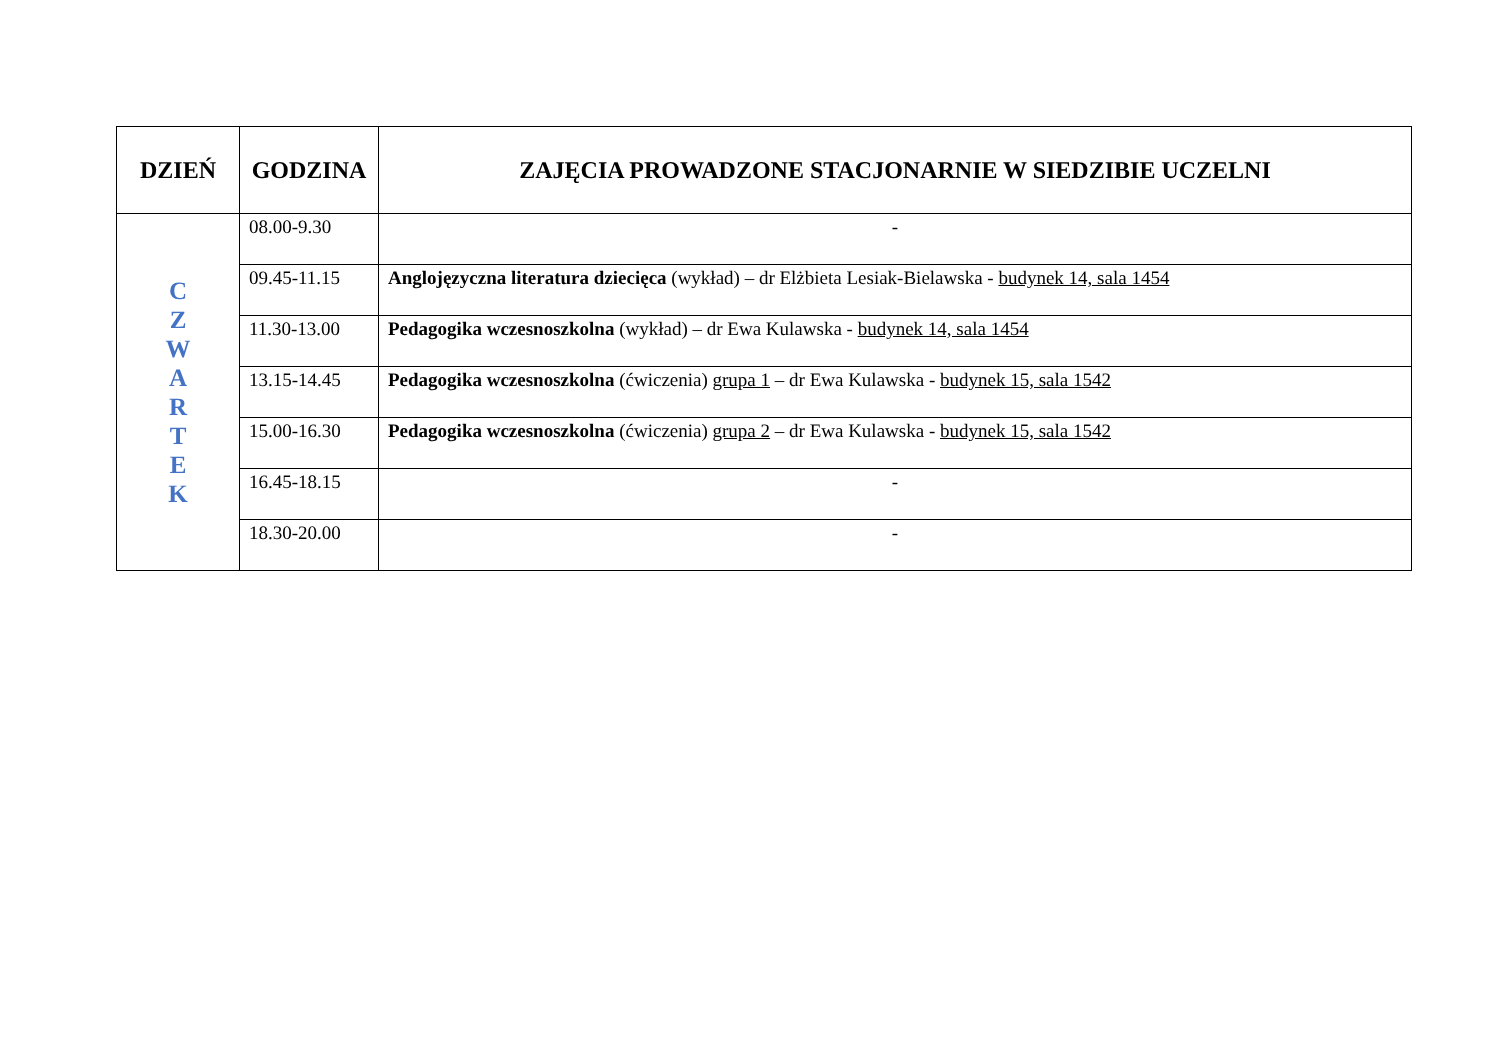| DZIEŃ | GODZINA | ZAJĘCIA PROWADZONE STACJONARNIE W SIEDZIBIE UCZELNI |
| --- | --- | --- |
| C Z W A R T E K | 08.00-9.30 | - |
| | 09.45-11.15 | Anglojęzyczna literatura dziecięca (wykład) – dr Elżbieta Lesiak-Bielawska - budynek 14, sala 1454 |
| | 11.30-13.00 | Pedagogika wczesnoszkolna (wykład) – dr Ewa Kulawska - budynek 14, sala 1454 |
| | 13.15-14.45 | Pedagogika wczesnoszkolna (ćwiczenia) grupa 1 – dr Ewa Kulawska - budynek 15, sala 1542 |
| | 15.00-16.30 | Pedagogika wczesnoszkolna (ćwiczenia) grupa 2 – dr Ewa Kulawska - budynek 15, sala 1542 |
| | 16.45-18.15 | - |
| | 18.30-20.00 | - |